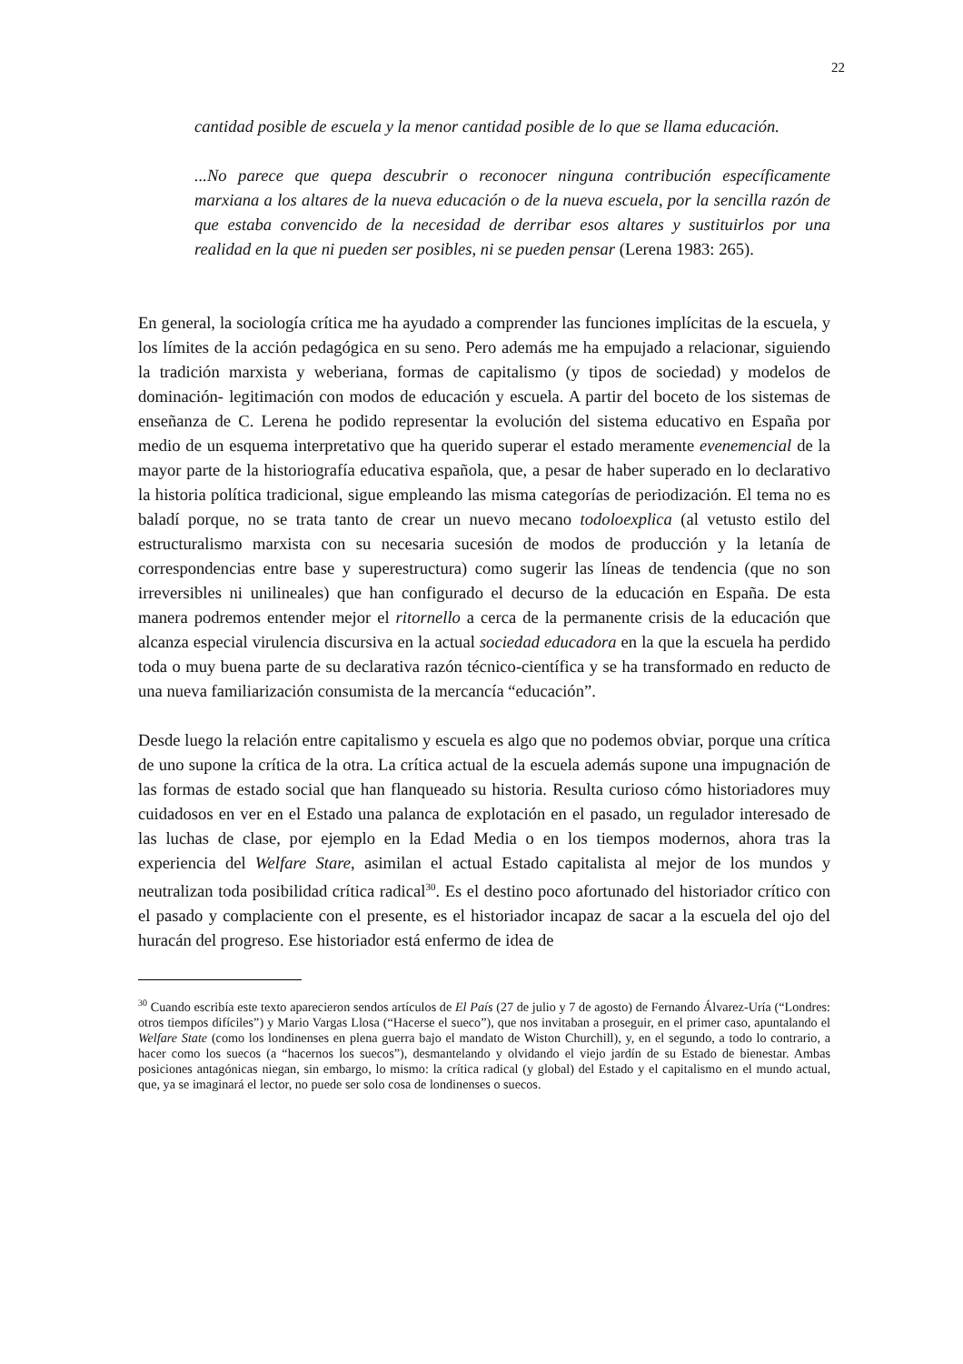22
cantidad posible de escuela y la menor cantidad posible de lo que se llama educación.
...No parece que quepa descubrir o reconocer ninguna contribución específicamente marxiana a los altares de la nueva educación o de la nueva escuela, por la sencilla razón de que estaba convencido de la necesidad de derribar esos altares y sustituirlos por una realidad en la que ni pueden ser posibles, ni se pueden pensar (Lerena 1983: 265).
En general, la sociología crítica me ha ayudado a comprender las funciones implícitas de la escuela, y los límites de la acción pedagógica en su seno. Pero además me ha empujado a relacionar, siguiendo la tradición marxista y weberiana, formas de capitalismo (y tipos de sociedad) y modelos de dominación- legitimación con modos de educación y escuela. A partir del boceto de los sistemas de enseñanza de C. Lerena he podido representar la evolución del sistema educativo en España por medio de un esquema interpretativo que ha querido superar el estado meramente evenemencial de la mayor parte de la historiografía educativa española, que, a pesar de haber superado en lo declarativo la historia política tradicional, sigue empleando las misma categorías de periodización. El tema no es baladí porque, no se trata tanto de crear un nuevo mecano todoloexplica (al vetusto estilo del estructuralismo marxista con su necesaria sucesión de modos de producción y la letanía de correspondencias entre base y superestructura) como sugerir las líneas de tendencia (que no son irreversibles ni unilineales) que han configurado el decurso de la educación en España. De esta manera podremos entender mejor el ritornello a cerca de la permanente crisis de la educación que alcanza especial virulencia discursiva en la actual sociedad educadora en la que la escuela ha perdido toda o muy buena parte de su declarativa razón técnico-científica y se ha transformado en reducto de una nueva familiarización consumista de la mercancía “educación”.
Desde luego la relación entre capitalismo y escuela es algo que no podemos obviar, porque una crítica de uno supone la crítica de la otra. La crítica actual de la escuela además supone una impugnación de las formas de estado social que han flanqueado su historia. Resulta curioso cómo historiadores muy cuidadosos en ver en el Estado una palanca de explotación en el pasado, un regulador interesado de las luchas de clase, por ejemplo en la Edad Media o en los tiempos modernos, ahora tras la experiencia del Welfare Stare, asimilan el actual Estado capitalista al mejor de los mundos y neutralizan toda posibilidad crítica radical<sup>30</sup>. Es el destino poco afortunado del historiador crítico con el pasado y complaciente con el presente, es el historiador incapaz de sacar a la escuela del ojo del huracán del progreso. Ese historiador está enfermo de idea de
<sup>30</sup> Cuando escribía este texto aparecieron sendos artículos de El País (27 de julio y 7 de agosto) de Fernando Álvarez-Uría (“Londres: otros tiempos difíciles”) y Mario Vargas Llosa (“Hacerse el sueco”), que nos invitaban a proseguir, en el primer caso, apuntalando el Welfare State (como los londinenses en plena guerra bajo el mandato de Wiston Churchill), y, en el segundo, a todo lo contrario, a hacer como los suecos (a “hacernos los suecos”), desmantelando y olvidando el viejo jardín de su Estado de bienestar. Ambas posiciones antagónicas niegan, sin embargo, lo mismo: la crítica radical (y global) del Estado y el capitalismo en el mundo actual, que, ya se imaginará el lector, no puede ser solo cosa de londinenses o suecos.